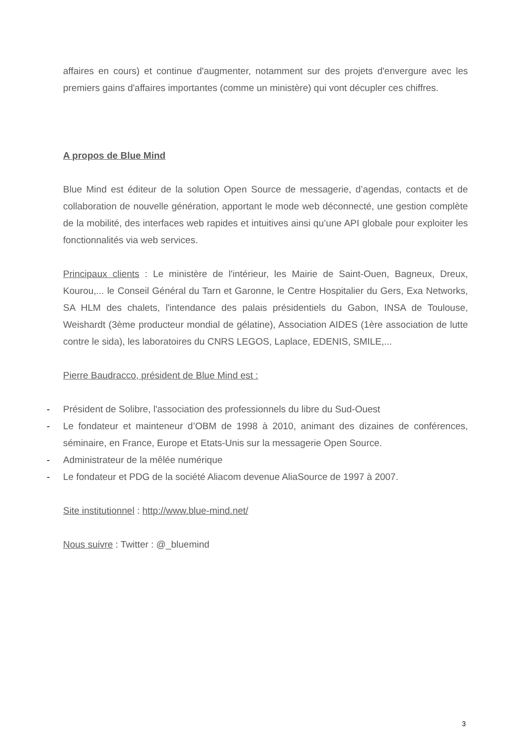affaires en cours) et continue d'augmenter, notamment sur des projets d'envergure avec les premiers gains d'affaires importantes (comme un ministère) qui vont décupler ces chiffres.
A propos de Blue Mind
Blue Mind est éditeur de la solution Open Source de messagerie, d’agendas, contacts et de collaboration de nouvelle génération, apportant le mode web déconnecté, une gestion complète de la mobilité, des interfaces web rapides et intuitives ainsi qu’une API globale pour exploiter les fonctionnalités via web services.
Principaux clients : Le ministère de l'intérieur, les Mairie de Saint-Ouen, Bagneux, Dreux, Kourou,... le Conseil Général du Tarn et Garonne, le Centre Hospitalier du Gers, Exa Networks, SA HLM des chalets, l'intendance des palais présidentiels du Gabon, INSA de Toulouse, Weishardt (3ème producteur mondial de gélatine), Association AIDES (1ère association de lutte contre le sida), les laboratoires du CNRS LEGOS, Laplace, EDENIS, SMILE,...
Pierre Baudracco, président de Blue Mind est :
- Président de Solibre, l'association des professionnels du libre du Sud-Ouest
- Le fondateur et mainteneur d’OBM de 1998 à 2010, animant des dizaines de conférences, séminaire, en France, Europe et Etats-Unis sur la messagerie Open Source.
- Administrateur de la mêlée numérique
- Le fondateur et PDG de la société Aliacom devenue AliaSource de 1997 à 2007.
Site institutionnel : http://www.blue-mind.net/
Nous suivre : Twitter : @_bluemind
3